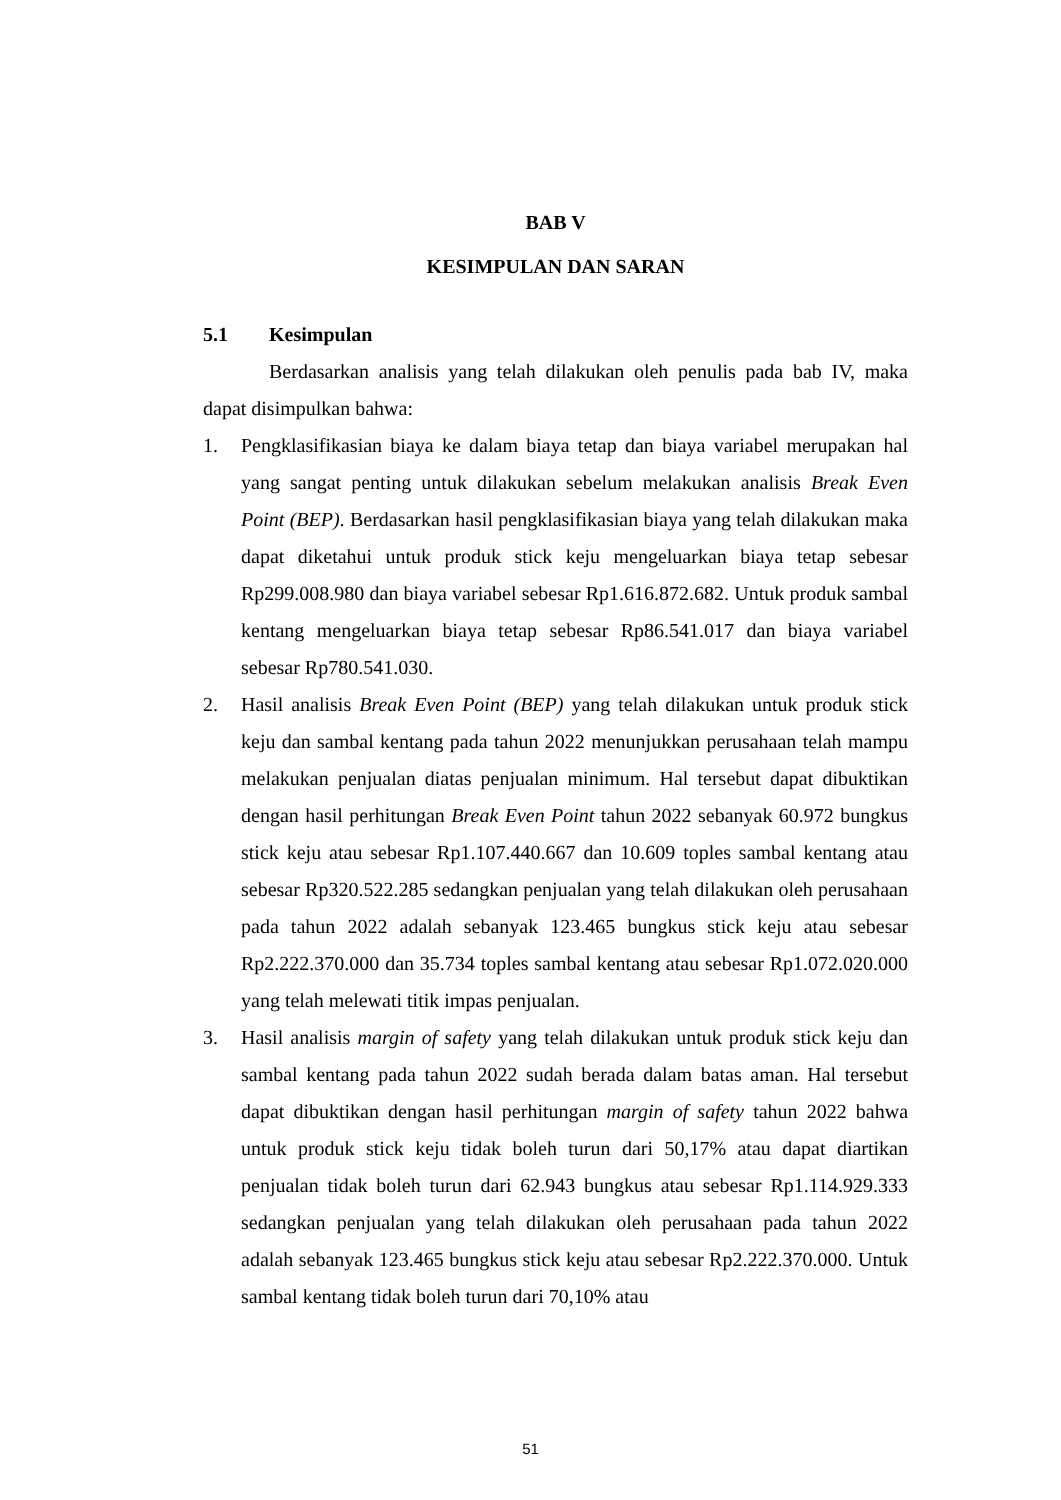BAB V
KESIMPULAN DAN SARAN
5.1 Kesimpulan
Berdasarkan analisis yang telah dilakukan oleh penulis pada bab IV, maka dapat disimpulkan bahwa:
1. Pengklasifikasian biaya ke dalam biaya tetap dan biaya variabel merupakan hal yang sangat penting untuk dilakukan sebelum melakukan analisis Break Even Point (BEP). Berdasarkan hasil pengklasifikasian biaya yang telah dilakukan maka dapat diketahui untuk produk stick keju mengeluarkan biaya tetap sebesar Rp299.008.980 dan biaya variabel sebesar Rp1.616.872.682. Untuk produk sambal kentang mengeluarkan biaya tetap sebesar Rp86.541.017 dan biaya variabel sebesar Rp780.541.030.
2. Hasil analisis Break Even Point (BEP) yang telah dilakukan untuk produk stick keju dan sambal kentang pada tahun 2022 menunjukkan perusahaan telah mampu melakukan penjualan diatas penjualan minimum. Hal tersebut dapat dibuktikan dengan hasil perhitungan Break Even Point tahun 2022 sebanyak 60.972 bungkus stick keju atau sebesar Rp1.107.440.667 dan 10.609 toples sambal kentang atau sebesar Rp320.522.285 sedangkan penjualan yang telah dilakukan oleh perusahaan pada tahun 2022 adalah sebanyak 123.465 bungkus stick keju atau sebesar Rp2.222.370.000 dan 35.734 toples sambal kentang atau sebesar Rp1.072.020.000 yang telah melewati titik impas penjualan.
3. Hasil analisis margin of safety yang telah dilakukan untuk produk stick keju dan sambal kentang pada tahun 2022 sudah berada dalam batas aman. Hal tersebut dapat dibuktikan dengan hasil perhitungan margin of safety tahun 2022 bahwa untuk produk stick keju tidak boleh turun dari 50,17% atau dapat diartikan penjualan tidak boleh turun dari 62.943 bungkus atau sebesar Rp1.114.929.333 sedangkan penjualan yang telah dilakukan oleh perusahaan pada tahun 2022 adalah sebanyak 123.465 bungkus stick keju atau sebesar Rp2.222.370.000. Untuk sambal kentang tidak boleh turun dari 70,10% atau
51